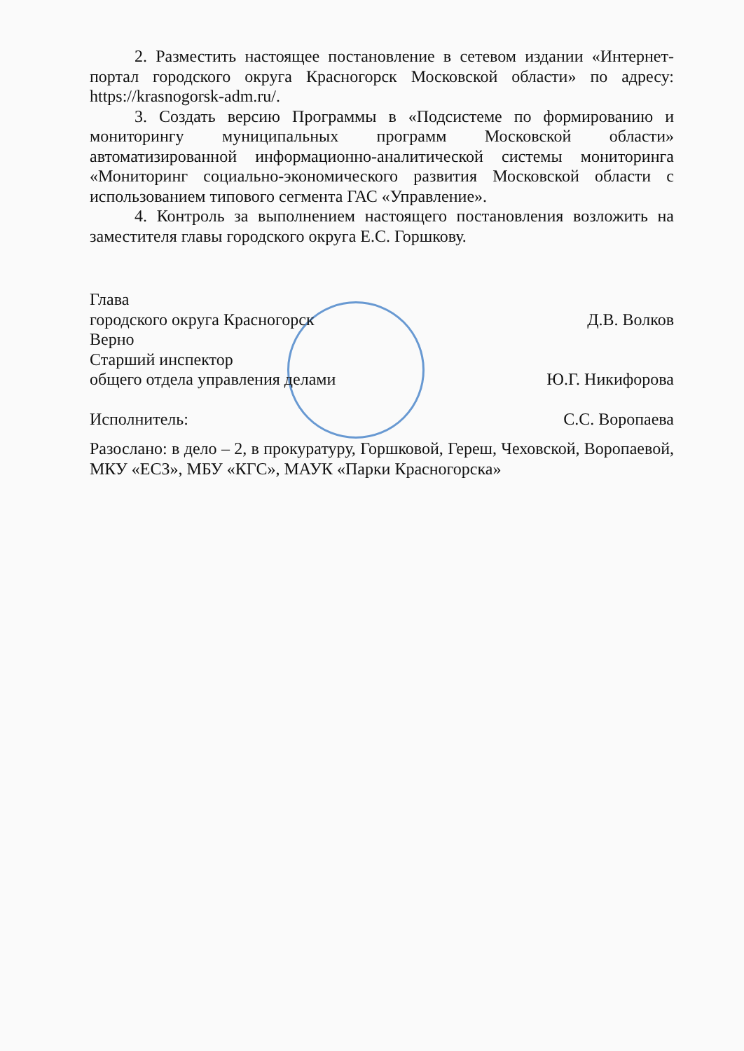2. Разместить настоящее постановление в сетевом издании «Интернет-портал городского округа Красногорск Московской области» по адресу: https://krasnogorsk-adm.ru/.
3. Создать версию Программы в «Подсистеме по формированию и мониторингу муниципальных программ Московской области» автоматизированной информационно-аналитической системы мониторинга «Мониторинг социально-экономического развития Московской области с использованием типового сегмента ГАС «Управление».
4. Контроль за выполнением настоящего постановления возложить на заместителя главы городского округа Е.С. Горшкову.
Глава
городского округа Красногорск Д.В. Волков
Верно
Старший инспектор
общего отдела управления делами Ю.Г. Никифорова
Исполнитель: С.С. Воропаева
Разослано: в дело – 2, в прокуратуру, Горшковой, Гереш, Чеховской, Воропаевой, МКУ «ЕСЗ», МБУ «КГС», МАУК «Парки Красногорска»